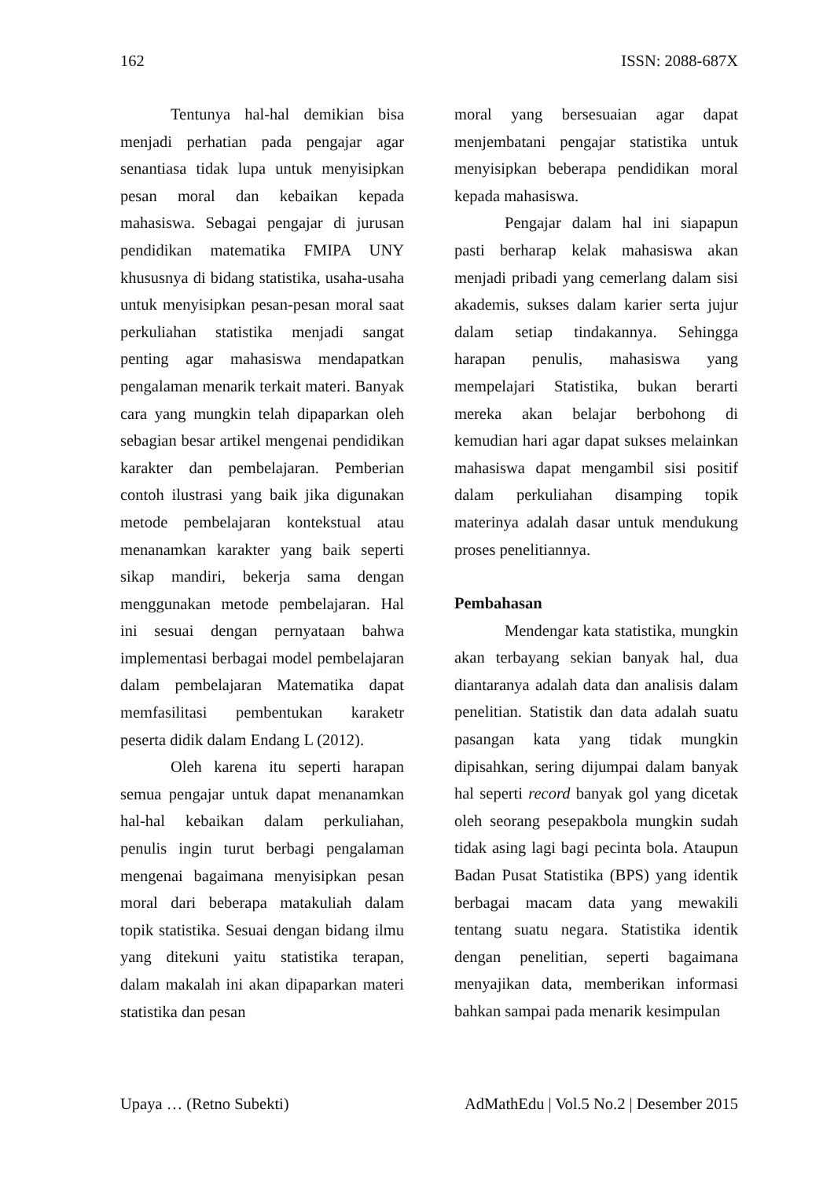162 ISSN: 2088-687X
Tentunya hal-hal demikian bisa menjadi perhatian pada pengajar agar senantiasa tidak lupa untuk menyisipkan pesan moral dan kebaikan kepada mahasiswa. Sebagai pengajar di jurusan pendidikan matematika FMIPA UNY khususnya di bidang statistika, usaha-usaha untuk menyisipkan pesan-pesan moral saat perkuliahan statistika menjadi sangat penting agar mahasiswa mendapatkan pengalaman menarik terkait materi. Banyak cara yang mungkin telah dipaparkan oleh sebagian besar artikel mengenai pendidikan karakter dan pembelajaran. Pemberian contoh ilustrasi yang baik jika digunakan metode pembelajaran kontekstual atau menanamkan karakter yang baik seperti sikap mandiri, bekerja sama dengan menggunakan metode pembelajaran. Hal ini sesuai dengan pernyataan bahwa implementasi berbagai model pembelajaran dalam pembelajaran Matematika dapat memfasilitasi pembentukan karaketr peserta didik dalam Endang L (2012).
Oleh karena itu seperti harapan semua pengajar untuk dapat menanamkan hal-hal kebaikan dalam perkuliahan, penulis ingin turut berbagi pengalaman mengenai bagaimana menyisipkan pesan moral dari beberapa matakuliah dalam topik statistika. Sesuai dengan bidang ilmu yang ditekuni yaitu statistika terapan, dalam makalah ini akan dipaparkan materi statistika dan pesan
moral yang bersesuaian agar dapat menjembatani pengajar statistika untuk menyisipkan beberapa pendidikan moral kepada mahasiswa.
Pengajar dalam hal ini siapapun pasti berharap kelak mahasiswa akan menjadi pribadi yang cemerlang dalam sisi akademis, sukses dalam karier serta jujur dalam setiap tindakannya. Sehingga harapan penulis, mahasiswa yang mempelajari Statistika, bukan berarti mereka akan belajar berbohong di kemudian hari agar dapat sukses melainkan mahasiswa dapat mengambil sisi positif dalam perkuliahan disamping topik materinya adalah dasar untuk mendukung proses penelitiannya.
Pembahasan
Mendengar kata statistika, mungkin akan terbayang sekian banyak hal, dua diantaranya adalah data dan analisis dalam penelitian. Statistik dan data adalah suatu pasangan kata yang tidak mungkin dipisahkan, sering dijumpai dalam banyak hal seperti record banyak gol yang dicetak oleh seorang pesepakbola mungkin sudah tidak asing lagi bagi pecinta bola. Ataupun Badan Pusat Statistika (BPS) yang identik berbagai macam data yang mewakili tentang suatu negara. Statistika identik dengan penelitian, seperti bagaimana menyajikan data, memberikan informasi bahkan sampai pada menarik kesimpulan
Upaya … (Retno Subekti) AdMathEdu | Vol.5 No.2 | Desember 2015